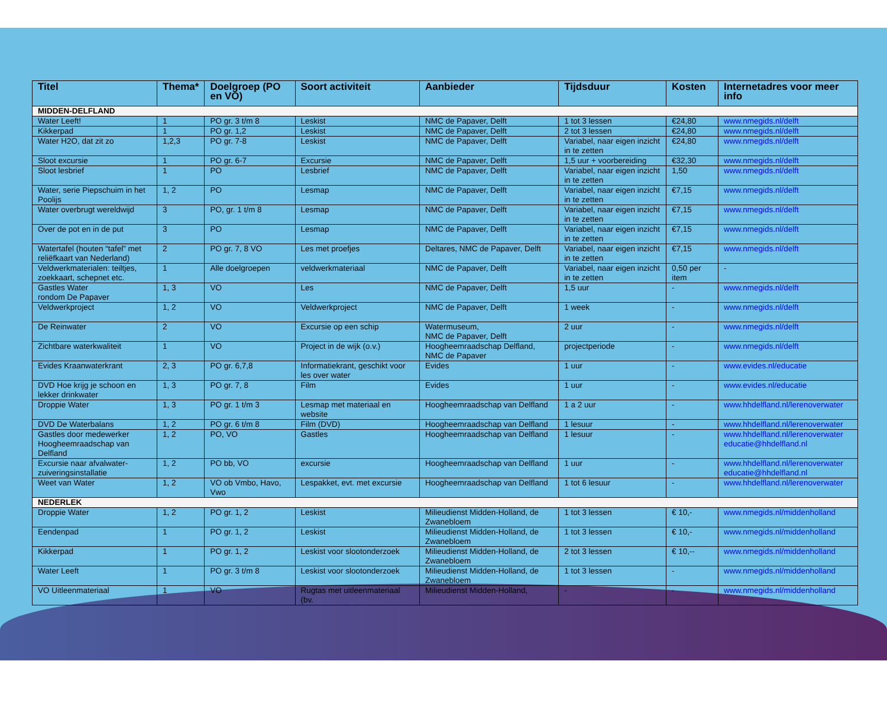| Titel | Thema* | Doelgroep (PO en VO) | Soort activiteit | Aanbieder | Tijdsduur | Kosten | Internetadres voor meer info |
| --- | --- | --- | --- | --- | --- | --- | --- |
| MIDDEN-DELFLAND | | | | | | | |
| Water Leeft! | 1 | PO gr. 3 t/m 8 | Leskist | NMC de Papaver, Delft | 1 tot 3 lessen | €24,80 | www.nmegids.nl/delft |
| Kikkerpad | 1 | PO gr. 1,2 | Leskist | NMC de Papaver, Delft | 2 tot 3 lessen | €24,80 | www.nmegids.nl/delft |
| Water H2O, dat zit zo | 1,2,3 | PO gr. 7-8 | Leskist | NMC de Papaver, Delft | Variabel, naar eigen inzicht in te zetten | €24,80 | www.nmegids.nl/delft |
| Sloot excursie | 1 | PO gr. 6-7 | Excursie | NMC de Papaver, Delft | 1,5 uur + voorbereiding | €32,30 | www.nmegids.nl/delft |
| Sloot lesbrief | 1 | PO | Lesbrief | NMC de Papaver, Delft | Variabel, naar eigen inzicht in te zetten | 1,50 | www.nmegids.nl/delft |
| Water, serie Piepschuim in het Poolijs | 1, 2 | PO | Lesmap | NMC de Papaver, Delft | Variabel, naar eigen inzicht in te zetten | €7,15 | www.nmegids.nl/delft |
| Water overbrugt wereldwijd | 3 | PO, gr. 1 t/m 8 | Lesmap | NMC de Papaver, Delft | Variabel, naar eigen inzicht in te zetten | €7,15 | www.nmegids.nl/delft |
| Over de pot en in de put | 3 | PO | Lesmap | NMC de Papaver, Delft | Variabel, naar eigen inzicht in te zetten | €7,15 | www.nmegids.nl/delft |
| Watertafel (houten “tafel” met reliëfkaart van Nederland) | 2 | PO gr. 7, 8 VO | Les met proefjes | Deltares, NMC de Papaver, Delft | Variabel, naar eigen inzicht in te zetten | €7,15 | www.nmegids.nl/delft |
| Veldwerkmaterialen: teiltjes, zoekkaart, schepnet etc. | 1 | Alle doelgroepen | veldwerkmateriaal | NMC de Papaver, Delft | Variabel, naar eigen inzicht in te zetten | 0,50 per item | - |
| Gastles Water rondom De Papaver | 1, 3 | VO | Les | NMC de Papaver, Delft | 1,5 uur | - | www.nmegids.nl/delft |
| Veldwerkproject | 1, 2 | VO | Veldwerkproject | NMC de Papaver, Delft | 1 week | - | www.nmegids.nl/delft |
| De Reinwater | 2 | VO | Excursie op een schip | Watermuseum, NMC de Papaver, Delft | 2 uur | - | www.nmegids.nl/delft |
| Zichtbare waterkwaliteit | 1 | VO | Project in de wijk (o.v.) | Hoogheemraadschap Delfland, NMC de Papaver | projectperiode | - | www.nmegids.nl/delft |
| Evides Kraanwaterkrant | 2, 3 | PO gr. 6,7,8 | Informatiekrant, geschikt voor les over water | Evides | 1 uur | - | www.evides.nl/educatie |
| DVD Hoe krijg je schoon en lekker drinkwater | 1, 3 | PO gr. 7, 8 | Film | Evides | 1 uur | - | www.evides.nl/educatie |
| Droppie Water | 1, 3 | PO gr. 1 t/m 3 | Lesmap met materiaal en website | Hoogheemraadschap van Delfland | 1 a 2 uur | - | www.hhdelfland.nl/lerenoverwater |
| DVD De Waterbalans | 1, 2 | PO gr. 6 t/m 8 | Film (DVD) | Hoogheemraadschap van Delfland | 1 lesuur | - | www.hhdelfland.nl/lerenoverwater |
| Gastles door medewerker Hoogheemraadschap van Delfland | 1, 2 | PO, VO | Gastles | Hoogheemraadschap van Delfland | 1 lesuur | - | www.hhdelfland.nl/lerenoverwater educatie@hhdelfland.nl |
| Excursie naar afvalwater-zuiveringsinstallatie | 1, 2 | PO bb, VO | excursie | Hoogheemraadschap van Delfland | 1 uur | - | www.hhdelfland.nl/lerenoverwater educatie@hhdelfland.nl |
| Weet van Water | 1, 2 | VO ob Vmbo, Havo, Vwo | Lespakket, evt. met excursie | Hoogheemraadschap van Delfland | 1 tot 6 lesuur | - | www.hhdelfland.nl/lerenoverwater |
| NEDERLEK | | | | | | | |
| Droppie Water | 1, 2 | PO gr. 1, 2 | Leskist | Milieudienst Midden-Holland, de Zwanebloem | 1 tot 3 lessen | € 10,- | www.nmegids.nl/middenholland |
| Eendenpad | 1 | PO gr. 1, 2 | Leskist | Milieudienst Midden-Holland, de Zwanebloem | 1 tot 3 lessen | € 10,- | www.nmegids.nl/middenholland |
| Kikkerpad | 1 | PO gr. 1, 2 | Leskist voor slootonderzoek | Milieudienst Midden-Holland, de Zwanebloem | 2 tot 3 lessen | € 10,-- | www.nmegids.nl/middenholland |
| Water Leeft | 1 | PO gr. 3 t/m 8 | Leskist voor slootonderzoek | Milieudienst Midden-Holland, de Zwanebloem | 1 tot 3 lessen | - | www.nmegids.nl/middenholland |
| VO Uitleenmateriaal | 1 | VO | Rugtas met uitleenmateriaal (bv. | Milieudienst Midden-Holland, | - | - | www.nmegids.nl/middenholland |